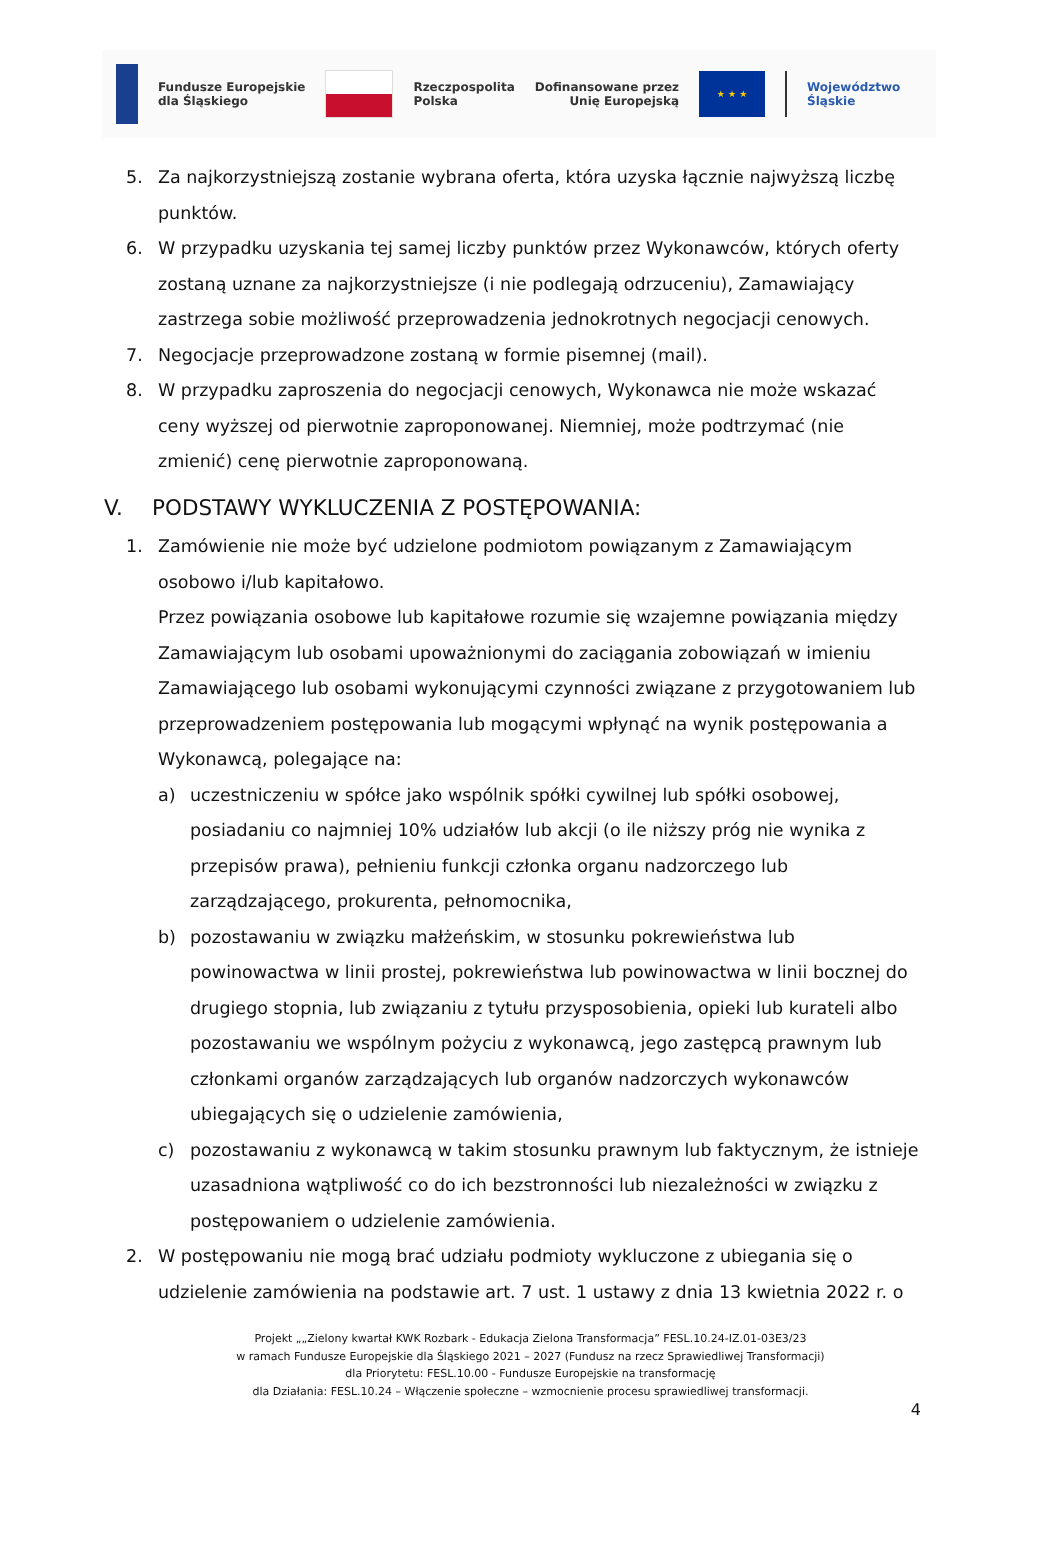Fundusze Europejskie
dla Śląskiego
Rzeczpospolita
Polska
Dofinansowane przez
Unię Europejską
★ ★ ★
Województwo
Śląskie
5. Za najkorzystniejszą zostanie wybrana oferta, która uzyska łącznie najwyższą liczbę punktów.
6. W przypadku uzyskania tej samej liczby punktów przez Wykonawców, których oferty zostaną uznane za najkorzystniejsze (i nie podlegają odrzuceniu), Zamawiający zastrzega sobie możliwość przeprowadzenia jednokrotnych negocjacji cenowych.
7. Negocjacje przeprowadzone zostaną w formie pisemnej (mail).
8. W przypadku zaproszenia do negocjacji cenowych, Wykonawca nie może wskazać ceny wyższej od pierwotnie zaproponowanej. Niemniej, może podtrzymać (nie zmienić) cenę pierwotnie zaproponowaną.
V. PODSTAWY WYKLUCZENIA Z POSTĘPOWANIA:
1. Zamówienie nie może być udzielone podmiotom powiązanym z Zamawiającym osobowo i/lub kapitałowo.
Przez powiązania osobowe lub kapitałowe rozumie się wzajemne powiązania między Zamawiającym lub osobami upoważnionymi do zaciągania zobowiązań w imieniu Zamawiającego lub osobami wykonującymi czynności związane z przygotowaniem lub przeprowadzeniem postępowania lub mogącymi wpłynąć na wynik postępowania a Wykonawcą, polegające na:
a) uczestniczeniu w spółce jako wspólnik spółki cywilnej lub spółki osobowej, posiadaniu co najmniej 10% udziałów lub akcji (o ile niższy próg nie wynika z przepisów prawa), pełnieniu funkcji członka organu nadzorczego lub zarządzającego, prokurenta, pełnomocnika,
b) pozostawaniu w związku małżeńskim, w stosunku pokrewieństwa lub powinowactwa w linii prostej, pokrewieństwa lub powinowactwa w linii bocznej do drugiego stopnia, lub związaniu z tytułu przysposobienia, opieki lub kurateli albo pozostawaniu we wspólnym pożyciu z wykonawcą, jego zastępcą prawnym lub członkami organów zarządzających lub organów nadzorczych wykonawców ubiegających się o udzielenie zamówienia,
c) pozostawaniu z wykonawcą w takim stosunku prawnym lub faktycznym, że istnieje uzasadniona wątpliwość co do ich bezstronności lub niezależności w związku z postępowaniem o udzielenie zamówienia.
2. W postępowaniu nie mogą brać udziału podmioty wykluczone z ubiegania się o udzielenie zamówienia na podstawie art. 7 ust. 1 ustawy z dnia 13 kwietnia 2022 r. o
Projekt „„Zielony kwartał KWK Rozbark - Edukacja Zielona Transformacja” FESL.10.24-IZ.01-03E3/23
w ramach Fundusze Europejskie dla Śląskiego 2021 – 2027 (Fundusz na rzecz Sprawiedliwej Transformacji)
dla Priorytetu: FESL.10.00 - Fundusze Europejskie na transformację
dla Działania: FESL.10.24 – Włączenie społeczne – wzmocnienie procesu sprawiedliwej transformacji.
4